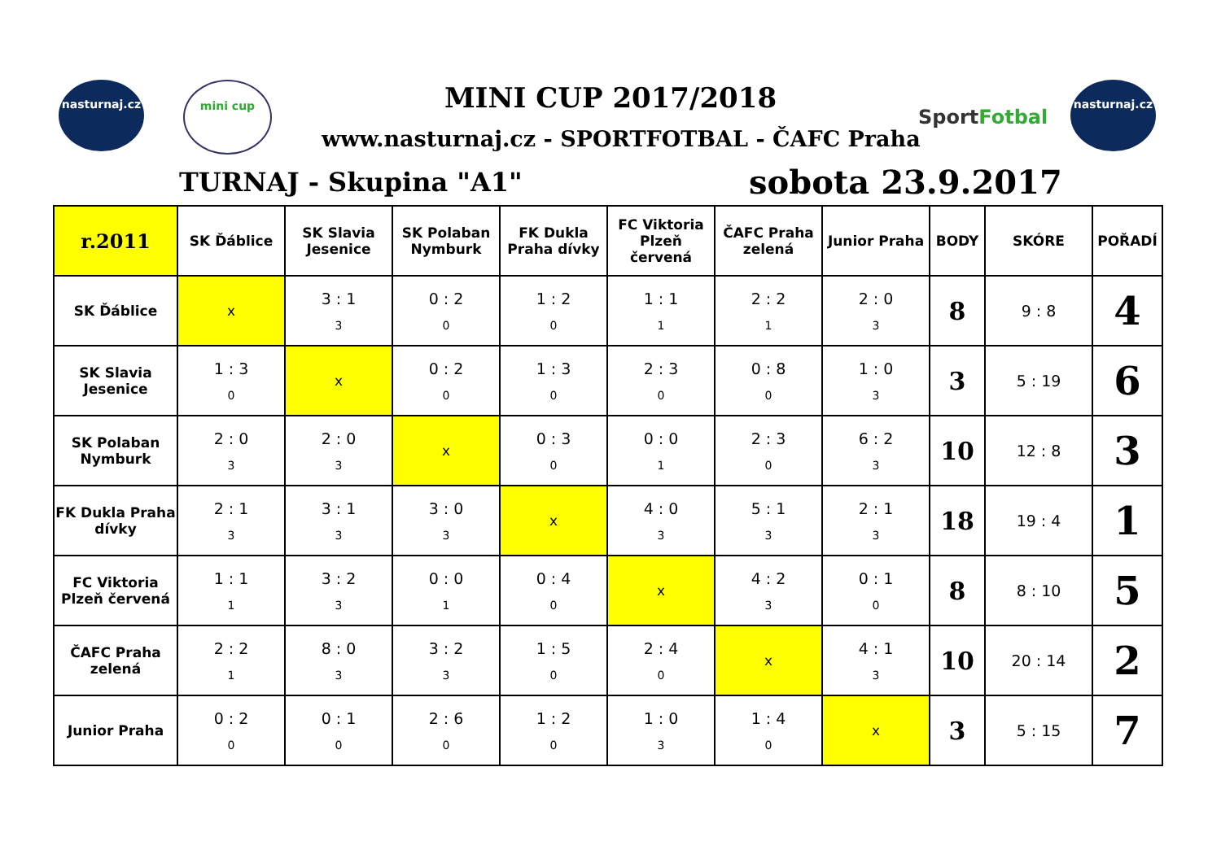nasturnaj.cz mini cup
MINI CUP 2017/2018
www.nasturnaj.cz - SPORTFOTBAL - ČAFC Praha
SportFotbal
nasturnaj.cz
TURNAJ - Skupina "A1" sobota 23.9.2017
| r.2011 | SK Ďáblice | SK Slavia Jesenice | SK Polaban Nymburk | FK Dukla Praha dívky | FC Viktoria Plzeň červená | ČAFC Praha zelená | Junior Praha | BODY | SKÓRE | POŘADÍ |
| --- | --- | --- | --- | --- | --- | --- | --- | --- | --- | --- |
| SK Ďáblice | x | 3 : 1 3 | 0 : 2 0 | 1 : 2 0 | 1 : 1 1 | 2 : 2 1 | 2 : 0 3 | 8 | 9 : 8 | 4 |
| SK Slavia Jesenice | 1 : 3 0 | x | 0 : 2 0 | 1 : 3 0 | 2 : 3 0 | 0 : 8 0 | 1 : 0 3 | 3 | 5 : 19 | 6 |
| SK Polaban Nymburk | 2 : 0 3 | 2 : 0 3 | x | 0 : 3 0 | 0 : 0 1 | 2 : 3 0 | 6 : 2 3 | 10 | 12 : 8 | 3 |
| FK Dukla Praha dívky | 2 : 1 3 | 3 : 1 3 | 3 : 0 3 | x | 4 : 0 3 | 5 : 1 3 | 2 : 1 3 | 18 | 19 : 4 | 1 |
| FC Viktoria Plzeň červená | 1 : 1 1 | 3 : 2 3 | 0 : 0 1 | 0 : 4 0 | x | 4 : 2 3 | 0 : 1 0 | 8 | 8 : 10 | 5 |
| ČAFC Praha zelená | 2 : 2 1 | 8 : 0 3 | 3 : 2 3 | 1 : 5 0 | 2 : 4 0 | x | 4 : 1 3 | 10 | 20 : 14 | 2 |
| Junior Praha | 0 : 2 0 | 0 : 1 0 | 2 : 6 0 | 1 : 2 0 | 1 : 0 3 | 1 : 4 0 | x | 3 | 5 : 15 | 7 |